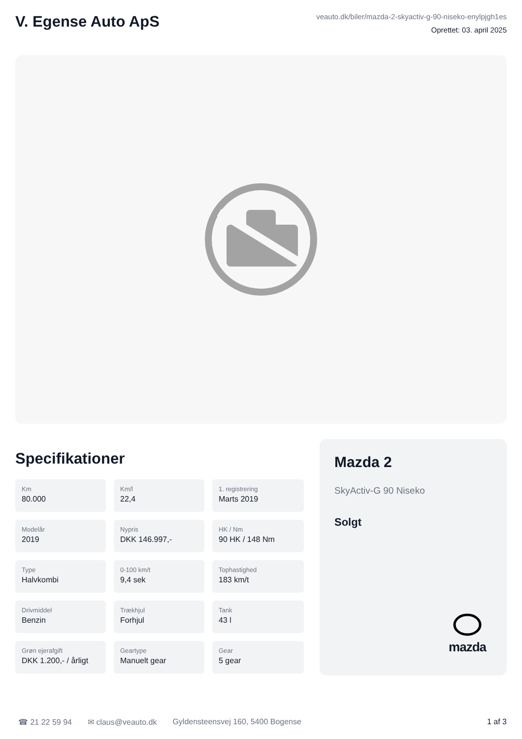V. Egense Auto ApS
veauto.dk/biler/mazda-2-skyactiv-g-90-niseko-enylpjgh1es
Oprettet: 03. april 2025
Specifikationer
Km
80.000
Km/l
22,4
1. registrering
Marts 2019
Modelår
2019
Nypris
DKK 146.997,-
HK / Nm
90 HK / 148 Nm
Type
Halvkombi
0-100 km/t
9,4 sek
Tophastighed
183 km/t
Drivmiddel
Benzin
Trækhjul
Forhjul
Tank
43 l
Grøn ejerafgift
DKK 1.200,- / årligt
Geartype
Manuelt gear
Gear
5 gear
Mazda 2
SkyActiv-G 90 Niseko
Solgt
mazda
☎ 21 22 59 94 ✉ claus@veauto.dk Gyldensteensvej 160, 5400 Bogense 1 af 3